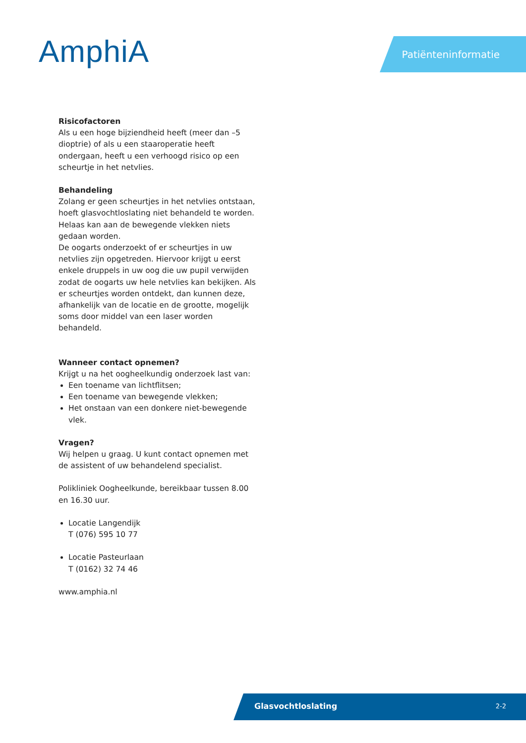AmphiA Patiënteninformatie
Risicofactoren
Als u een hoge bijziendheid heeft (meer dan –5 dioptrie) of als u een staaroperatie heeft ondergaan, heeft u een verhoogd risico op een scheurtje in het netvlies.
Behandeling
Zolang er geen scheurtjes in het netvlies ontstaan, hoeft glasvochtloslating niet behandeld te worden. Helaas kan aan de bewegende vlekken niets gedaan worden.
De oogarts onderzoekt of er scheurtjes in uw netvlies zijn opgetreden. Hiervoor krijgt u eerst enkele druppels in uw oog die uw pupil verwijden zodat de oogarts uw hele netvlies kan bekijken. Als er scheurtjes worden ontdekt, dan kunnen deze, afhankelijk van de locatie en de grootte, mogelijk soms door middel van een laser worden behandeld.
Wanneer contact opnemen?
Krijgt u na het oogheelkundig onderzoek last van:
Een toename van lichtflitsen;
Een toename van bewegende vlekken;
Het onstaan van een donkere niet-bewegende vlek.
Vragen?
Wij helpen u graag. U kunt contact opnemen met de assistent of uw behandelend specialist.
Polikliniek Oogheelkunde, bereikbaar tussen 8.00 en 16.30 uur.
Locatie Langendijk
T (076) 595 10 77
Locatie Pasteurlaan
T (0162) 32 74 46
www.amphia.nl
Glasvochtloslating 2-2